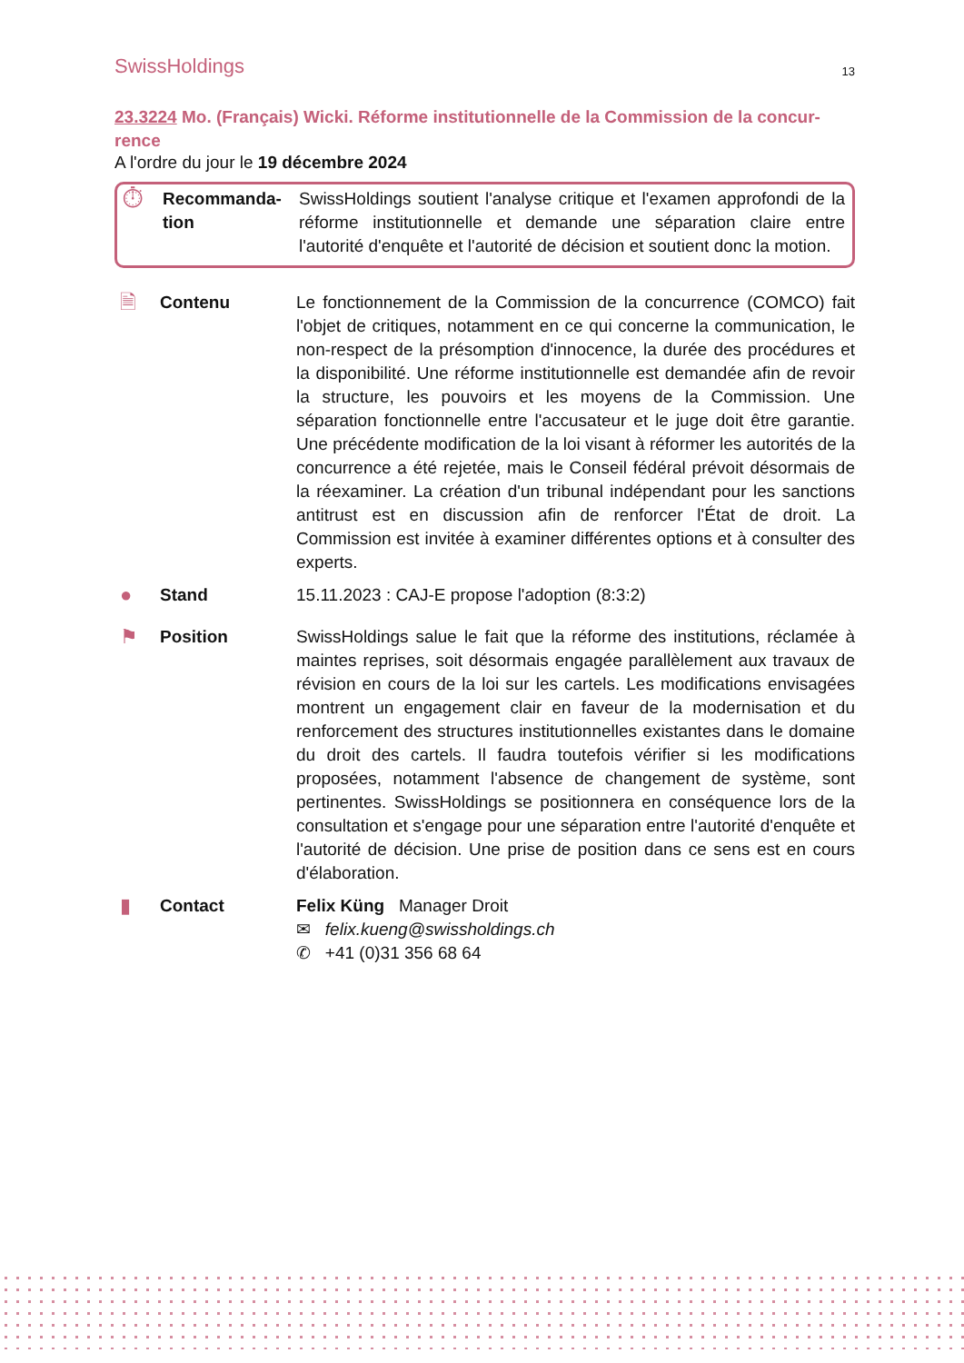SwissHoldings 13
23.3224 Mo. (Français) Wicki. Réforme institutionnelle de la Commission de la concur-rence
A l'ordre du jour le 19 décembre 2024
⏱
Recommanda-tion
SwissHoldings soutient l'analyse critique et l'examen approfondi de la réforme institutionnelle et demande une séparation claire entre l'autorité d'enquête et l'autorité de décision et soutient donc la motion.
🗎
Contenu Le fonctionnement de la Commission de la concurrence (COMCO) fait l'objet de critiques, notamment en ce qui concerne la communication, le non-respect de la présomption d'innocence, la durée des procédures et la disponibilité. Une réforme institutionnelle est demandée afin de revoir la structure, les pouvoirs et les moyens de la Commission. Une séparation fonctionnelle entre l'accusateur et le juge doit être garantie. Une précédente modification de la loi visant à réformer les autorités de la concurrence a été rejetée, mais le Conseil fédéral prévoit désormais de la réexaminer. La création d'un tribunal indépendant pour les sanctions antitrust est en discussion afin de renforcer l'État de droit. La Commission est invitée à examiner différentes options et à consulter des experts.
●
Stand 15.11.2023 : CAJ-E propose l'adoption (8:3:2)
⚑
Position SwissHoldings salue le fait que la réforme des institutions, réclamée à maintes reprises, soit désormais engagée parallèlement aux travaux de révision en cours de la loi sur les cartels. Les modifications envisagées montrent un engagement clair en faveur de la modernisation et du renforcement des structures institutionnelles existantes dans le domaine du droit des cartels. Il faudra toutefois vérifier si les modifications proposées, notamment l'absence de changement de système, sont pertinentes. SwissHoldings se positionnera en conséquence lors de la consultation et s'engage pour une séparation entre l'autorité d'enquête et l'autorité de décision. Une prise de position dans ce sens est en cours d'élaboration.
▮
Contact Felix Küng Manager Droit
✉ felix.kueng@swissholdings.ch
✆ +41 (0)31 356 68 64